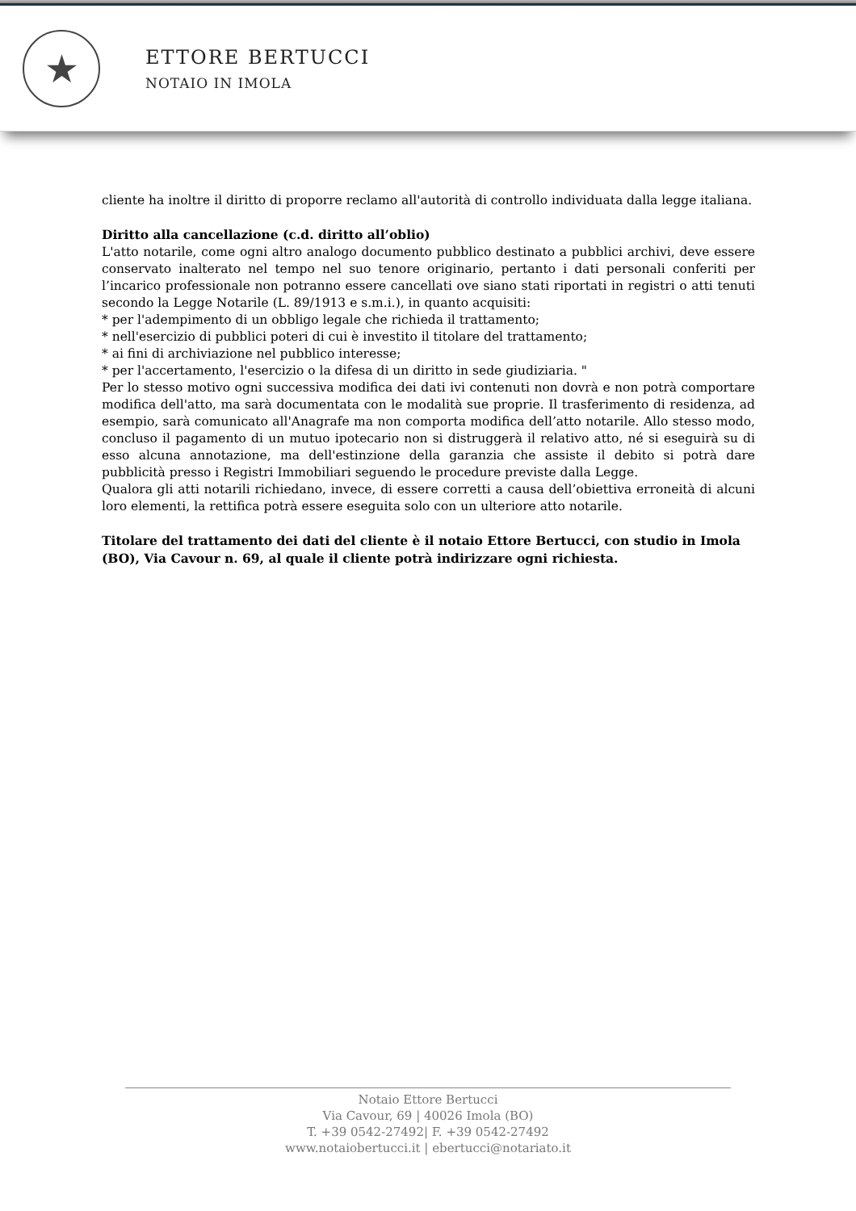★
ETTORE BERTUCCI
NOTAIO IN IMOLA
cliente ha inoltre il diritto di proporre reclamo all'autorità di controllo individuata dalla legge italiana.
Diritto alla cancellazione (c.d. diritto all’oblio)
L'atto notarile, come ogni altro analogo documento pubblico destinato a pubblici archivi, deve essere conservato inalterato nel tempo nel suo tenore originario, pertanto i dati personali conferiti per l’incarico professionale non potranno essere cancellati ove siano stati riportati in registri o atti tenuti secondo la Legge Notarile (L. 89/1913 e s.m.i.), in quanto acquisiti:
* per l'adempimento di un obbligo legale che richieda il trattamento;
* nell'esercizio di pubblici poteri di cui è investito il titolare del trattamento;
* ai fini di archiviazione nel pubblico interesse;
* per l'accertamento, l'esercizio o la difesa di un diritto in sede giudiziaria. "
Per lo stesso motivo ogni successiva modifica dei dati ivi contenuti non dovrà e non potrà comportare modifica dell'atto, ma sarà documentata con le modalità sue proprie. Il trasferimento di residenza, ad esempio, sarà comunicato all'Anagrafe ma non comporta modifica dell’atto notarile. Allo stesso modo, concluso il pagamento di un mutuo ipotecario non si distruggerà il relativo atto, né si eseguirà su di esso alcuna annotazione, ma dell'estinzione della garanzia che assiste il debito si potrà dare pubblicità presso i Registri Immobiliari seguendo le procedure previste dalla Legge.
Qualora gli atti notarili richiedano, invece, di essere corretti a causa dell’obiettiva erroneità di alcuni loro elementi, la rettifica potrà essere eseguita solo con un ulteriore atto notarile.
Titolare del trattamento dei dati del cliente è il notaio Ettore Bertucci, con studio in Imola (BO), Via Cavour n. 69, al quale il cliente potrà indirizzare ogni richiesta.
Notaio Ettore Bertucci
Via Cavour, 69 | 40026 Imola (BO)
T. +39 0542-27492| F. +39 0542-27492
www.notaiobertucci.it | ebertucci@notariato.it